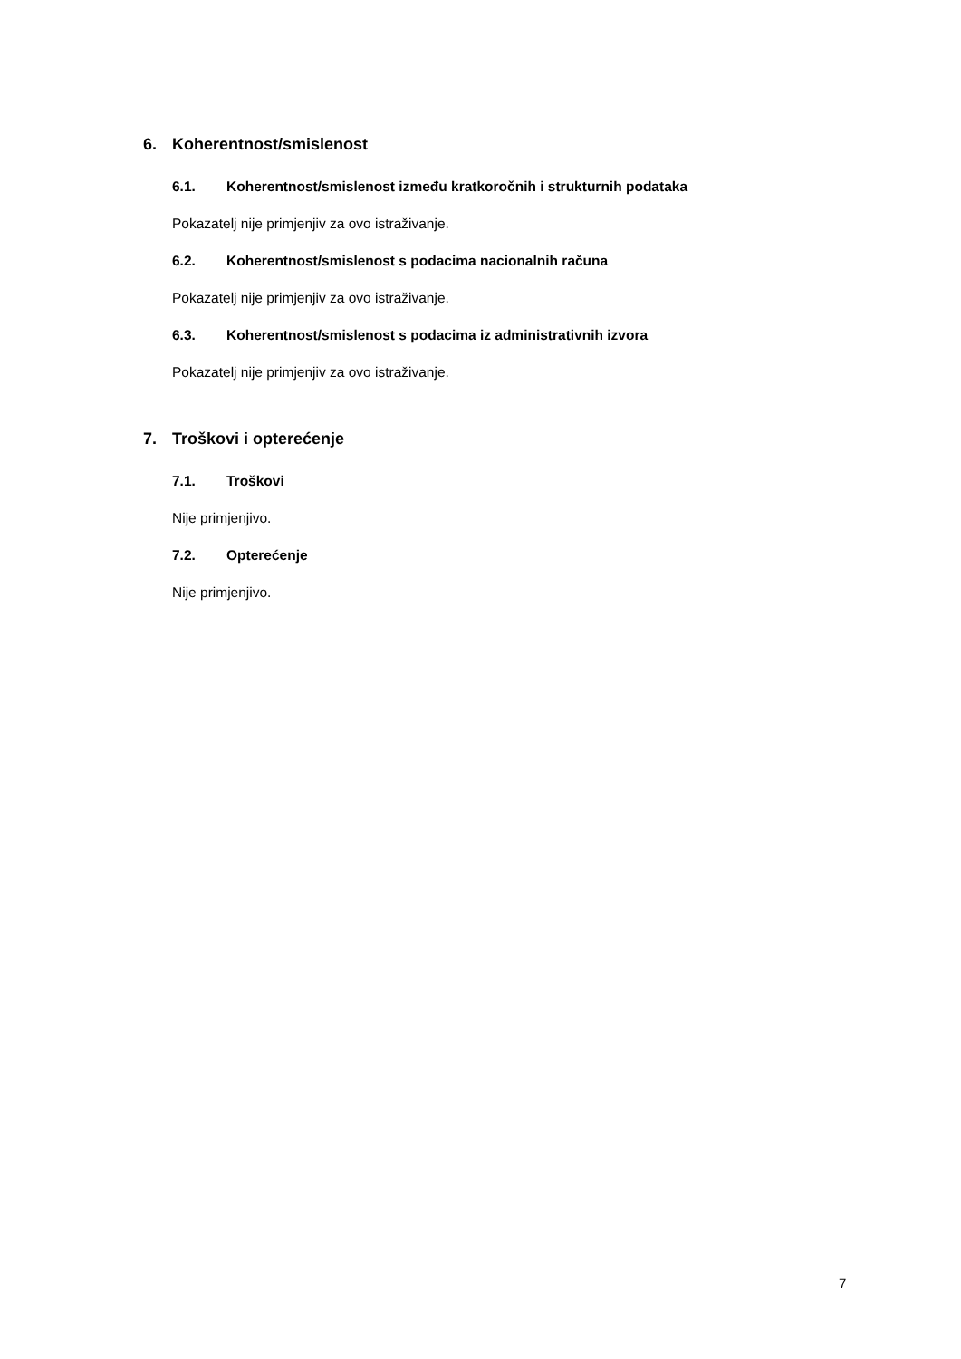6. Koherentnost/smislenost
6.1. Koherentnost/smislenost između kratkoročnih i strukturnih podataka
Pokazatelj nije primjenjiv za ovo istraživanje.
6.2. Koherentnost/smislenost s podacima nacionalnih računa
Pokazatelj nije primjenjiv za ovo istraživanje.
6.3. Koherentnost/smislenost s podacima iz administrativnih izvora
Pokazatelj nije primjenjiv za ovo istraživanje.
7. Troškovi i opterećenje
7.1. Troškovi
Nije primjenjivo.
7.2. Opterećenje
Nije primjenjivo.
7